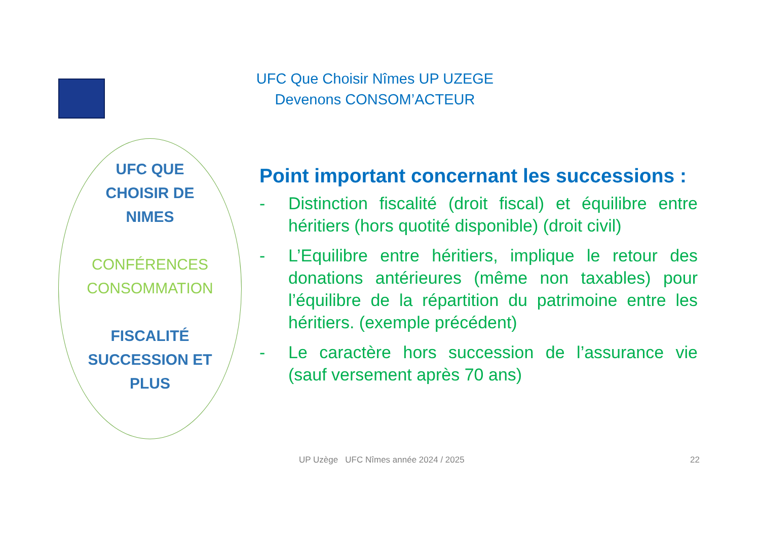UFC Que Choisir Nîmes UP UZEGE
Devenons CONSOM’ACTEUR
UFC QUE
CHOISIR DE
NIMES
CONFÉRENCES
CONSOMMATION
FISCALITÉ
SUCCESSION ET
PLUS
Point important concernant les successions :
- Distinction fiscalité (droit fiscal) et équilibre entre héritiers (hors quotité disponible) (droit civil)
- L’Equilibre entre héritiers, implique le retour des donations antérieures (même non taxables) pour l’équilibre de la répartition du patrimoine entre les héritiers. (exemple précédent)
- Le caractère hors succession de l’assurance vie (sauf versement après 70 ans)
UP Uzège UFC Nîmes année 2024 / 2025
22